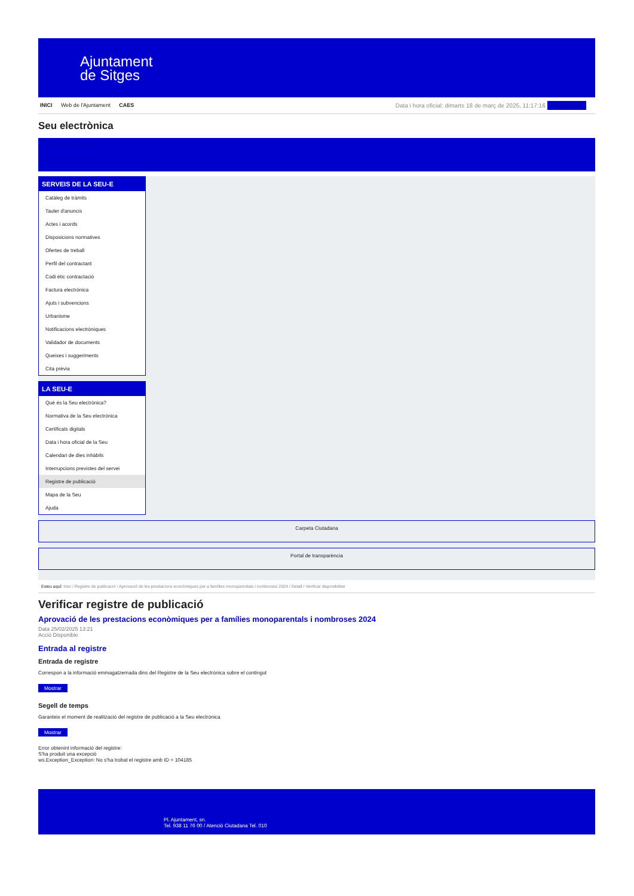Ajuntament
de Sitges
INICI Web de l'Ajuntament CAES Data i hora oficial: dimarts 18 de març de 2025, 11:17:16 Electrònica
Seu electrònica
Obtenir còpia autèntica
SERVEIS DE LA SEU-E
Catàleg de tràmits
Tauler d'anuncis
Actes i acords
Disposicions normatives
Ofertes de treball
Perfil del contractant
Codi ètic contractació
Factura electrònica
Ajuts i subvencions
Urbanisme
Notificacions electròniques
Validador de documents
Queixes i suggeriments
Cita prèvia
LA SEU-E
Què és la Seu electrònica?
Normativa de la Seu electrònica
Certificats digitals
Data i hora oficial de la Seu
Calendari de dies inhàbils
Interrupcions previstes del servei
Registre de publicació
Mapa de la Seu
Ajuda
Carpeta Ciutadana
Portal de transparència
Esteu aquí: Inici / Registre de publicació / Aprovació de les prestacions econòmiques per a famílies monoparentals i nombroses 2024 / Detall / Verificar disponibilitat
Verificar registre de publicació
Aprovació de les prestacions econòmiques per a famílies monoparentals i nombroses 2024
Data 25/02/2025 13:21
Acció Disponible
Entrada al registre
Entrada de registre
Correspon a la informació emmagatzemada dins del Registre de la Seu electrònica sobre el contingut
Mostrar
Segell de temps
Garanteix el moment de realització del registre de publicació a la Seu electrònica
Mostrar
Error obtenint informació del registre:
S'ha produit una excepció
ws.Exception_Exception: No s'ha trobat el registre amb ID = 104185
Pl. Ajuntament, sn.
Tel. 938 11 76 00 / Atenció Ciutadana Tel. 010